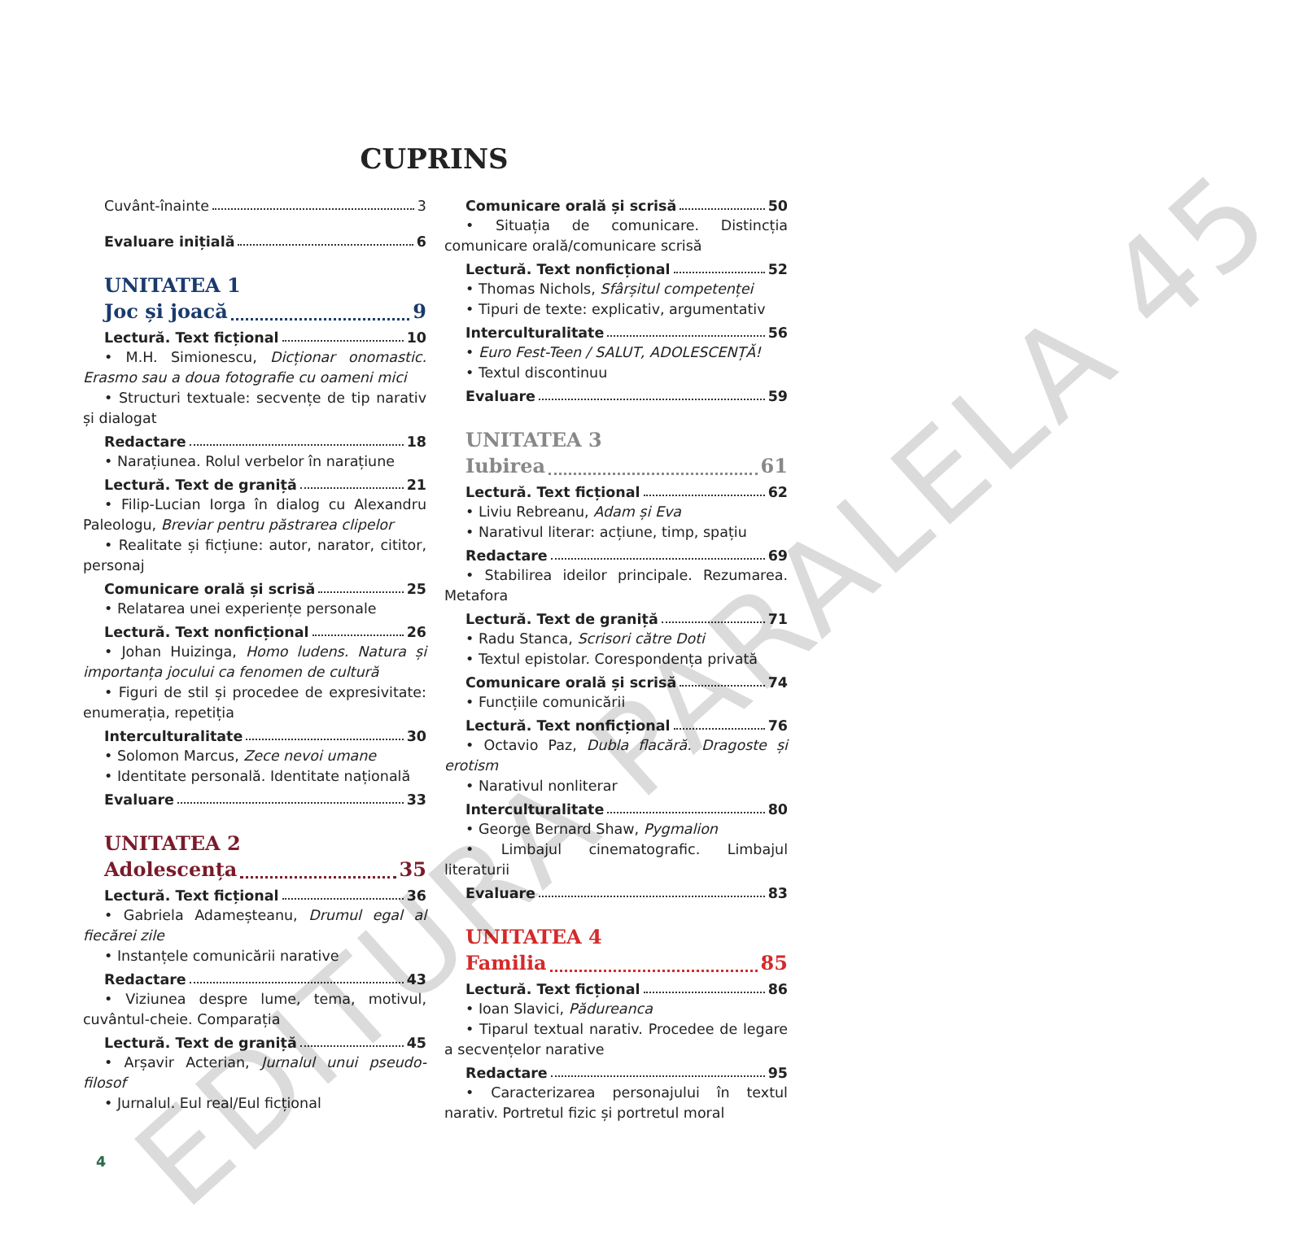CUPRINS
Cuvânt-înainte 3
Evaluare inițială 6
UNITATEA 1
Joc și joacă 9
Lectură. Text ficțional 10
• M.H. Simionescu, Dicționar onomastic. Erasmo sau a doua fotografie cu oameni mici
• Structuri textuale: secvențe de tip narativ și dialogat
Redactare 18
• Narațiunea. Rolul verbelor în narațiune
Lectură. Text de graniță 21
• Filip-Lucian Iorga în dialog cu Alexandru Paleologu, Breviar pentru păstrarea clipelor
• Realitate și ficțiune: autor, narator, cititor, personaj
Comunicare orală și scrisă 25
• Relatarea unei experiențe personale
Lectură. Text nonficțional 26
• Johan Huizinga, Homo ludens. Natura și importanța jocului ca fenomen de cultură
• Figuri de stil și procedee de expresivitate: enumerația, repetiția
Interculturalitate 30
• Solomon Marcus, Zece nevoi umane
• Identitate personală. Identitate națională
Evaluare 33
UNITATEA 2
Adolescența 35
Lectură. Text ficțional 36
• Gabriela Adameșteanu, Drumul egal al fiecărei zile
• Instanțele comunicării narative
Redactare 43
• Viziunea despre lume, tema, motivul, cuvântul-cheie. Comparația
Lectură. Text de graniță 45
• Arșavir Acterian, Jurnalul unui pseudo-filosof
• Jurnalul. Eul real/Eul ficțional
Comunicare orală și scrisă 50
• Situația de comunicare. Distincția comunicare orală/comunicare scrisă
Lectură. Text nonficțional 52
• Thomas Nichols, Sfârșitul competenței
• Tipuri de texte: explicativ, argumentativ
Interculturalitate 56
• Euro Fest-Teen / SALUT, ADOLESCENȚĂ!
• Textul discontinuu
Evaluare 59
UNITATEA 3
Iubirea 61
Lectură. Text ficțional 62
• Liviu Rebreanu, Adam și Eva
• Narativul literar: acțiune, timp, spațiu
Redactare 69
• Stabilirea ideilor principale. Rezumarea. Metafora
Lectură. Text de graniță 71
• Radu Stanca, Scrisori către Doti
• Textul epistolar. Corespondența privată
Comunicare orală și scrisă 74
• Funcțiile comunicării
Lectură. Text nonficțional 76
• Octavio Paz, Dubla flacără. Dragoste și erotism
• Narativul nonliterar
Interculturalitate 80
• George Bernard Shaw, Pygmalion
• Limbajul cinematografic. Limbajul literaturii
Evaluare 83
UNITATEA 4
Familia 85
Lectură. Text ficțional 86
• Ioan Slavici, Pădureanca
• Tiparul textual narativ. Procedee de legare a secvențelor narative
Redactare 95
• Caracterizarea personajului în textul narativ. Portretul fizic și portretul moral
4
EDITURA PARALELA 45